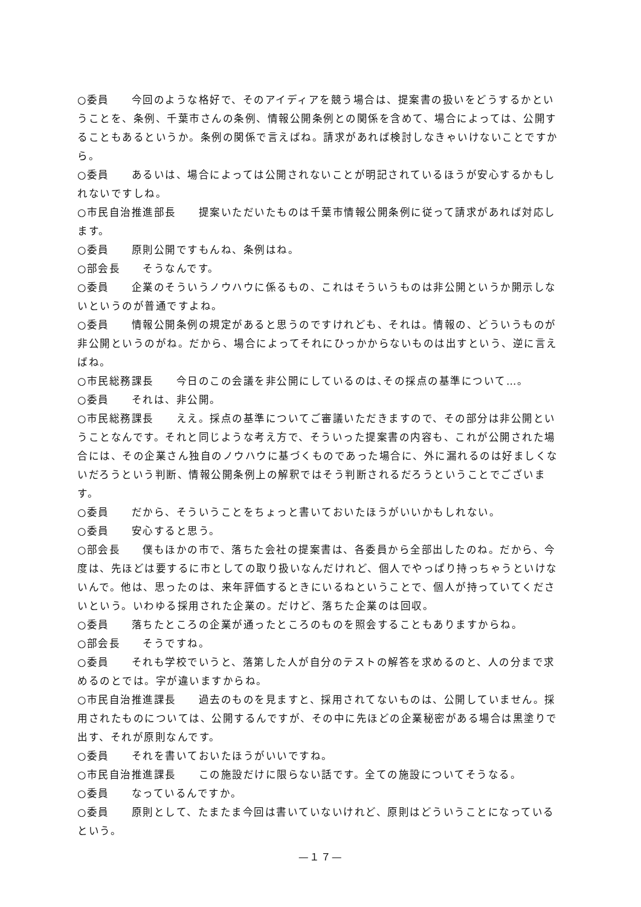○委員　　今回のような格好で、そのアイディアを競う場合は、提案書の扱いをどうするかということを、条例、千葉市さんの条例、情報公開条例との関係を含めて、場合によっては、公開することもあるというか。条例の関係で言えばね。請求があれば検討しなきゃいけないことですから。
○委員　　あるいは、場合によっては公開されないことが明記されているほうが安心するかもしれないですしね。
○市民自治推進部長　　提案いただいたものは千葉市情報公開条例に従って請求があれば対応します。
○委員　　原則公開ですもんね、条例はね。
○部会長　　そうなんです。
○委員　　企業のそういうノウハウに係るもの、これはそういうものは非公開というか開示しないというのが普通ですよね。
○委員　　情報公開条例の規定があると思うのですけれども、それは。情報の、どういうものが非公開というのがね。だから、場合によってそれにひっかからないものは出すという、逆に言えばね。
○市民総務課長　　今日のこの会議を非公開にしているのは､その採点の基準について…。
○委員　　それは、非公開。
○市民総務課長　　ええ。採点の基準についてご審議いただきますので、その部分は非公開ということなんです。それと同じような考え方で、そういった提案書の内容も、これが公開された場合には、その企業さん独自のノウハウに基づくものであった場合に、外に漏れるのは好ましくないだろうという判断、情報公開条例上の解釈ではそう判断されるだろうということでございます。
○委員　　だから、そういうことをちょっと書いておいたほうがいいかもしれない。
○委員　　安心すると思う。
○部会長　　僕もほかの市で、落ちた会社の提案書は、各委員から全部出したのね。だから、今度は、先ほどは要するに市としての取り扱いなんだけれど、個人でやっぱり持っちゃうといけないんで。他は、思ったのは、来年評価するときにいるねということで、個人が持っていてくださいという。いわゆる採用された企業の。だけど、落ちた企業のは回収。
○委員　　落ちたところの企業が通ったところのものを照会することもありますからね。
○部会長　　そうですね。
○委員　　それも学校でいうと、落第した人が自分のテストの解答を求めるのと、人の分まで求めるのとでは。字が違いますからね。
○市民自治推進課長　　過去のものを見ますと、採用されてないものは、公開していません。採用されたものについては、公開するんですが、その中に先ほどの企業秘密がある場合は黒塗りで出す、それが原則なんです。
○委員　　それを書いておいたほうがいいですね。
○市民自治推進課長　　この施設だけに限らない話です。全ての施設についてそうなる。
○委員　　なっているんですか。
○委員　　原則として、たまたま今回は書いていないけれど、原則はどういうことになっているという。
—１７—